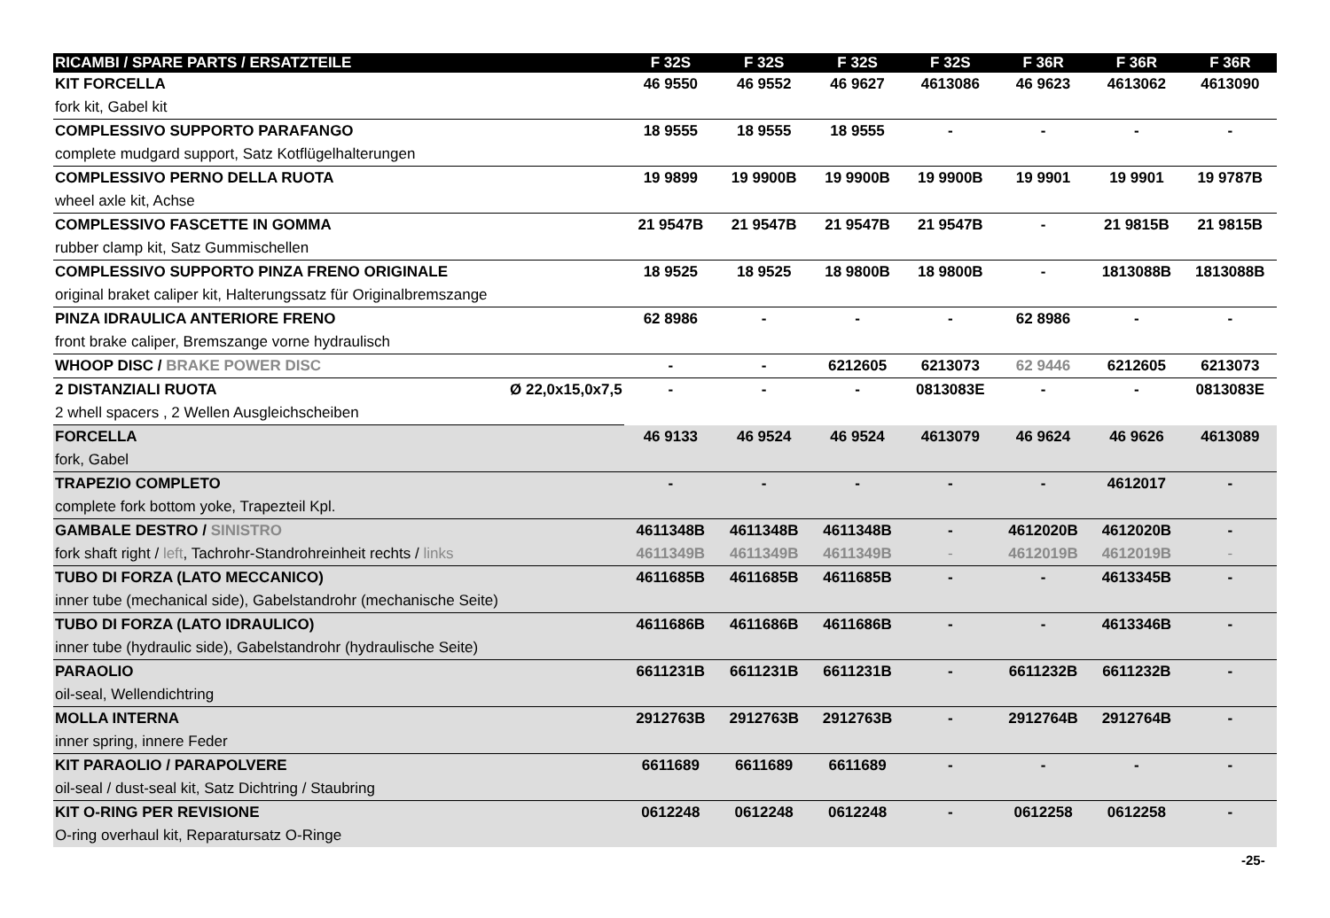| RICAMBI / SPARE PARTS / ERSATZTEILE | | F 32S | F 32S | F 32S | F 32S | F 36R | F 36R | F 36R |
| --- | --- | --- | --- | --- | --- | --- | --- | --- |
| KIT FORCELLA | | 46 9550 | 46 9552 | 46 9627 | 4613086 | 46 9623 | 4613062 | 4613090 |
| fork kit, Gabel kit | | | | | | | | |
| COMPLESSIVO SUPPORTO PARAFANGO | | 18 9555 | 18 9555 | 18 9555 | - | - | - | - |
| complete mudgard support, Satz Kotflügelhalterungen | | | | | | | | |
| COMPLESSIVO PERNO DELLA RUOTA | | 19 9899 | 19 9900B | 19 9900B | 19 9900B | 19 9901 | 19 9901 | 19 9787B |
| wheel axle kit, Achse | | | | | | | | |
| COMPLESSIVO FASCETTE IN GOMMA | | 21 9547B | 21 9547B | 21 9547B | 21 9547B | - | 21 9815B | 21 9815B |
| rubber clamp kit, Satz Gummischellen | | | | | | | | |
| COMPLESSIVO SUPPORTO PINZA FRENO ORIGINALE | | 18 9525 | 18 9525 | 18 9800B | 18 9800B | - | 1813088B | 1813088B |
| original braket caliper kit, Halterungssatz für Originalbremszange | | | | | | | | |
| PINZA IDRAULICA ANTERIORE FRENO | | 62 8986 | - | - | - | 62 8986 | - | - |
| front brake caliper, Bremszange vorne hydraulisch | | | | | | | | |
| WHOOP DISC / BRAKE POWER DISC | | - | - | 6212605 | 6213073 | 62 9446 | 6212605 | 6213073 |
| 2 DISTANZIALI RUOTA | Ø 22,0x15,0x7,5 | - | - | - | 0813083E | - | - | 0813083E |
| 2 whell spacers , 2 Wellen Ausgleichscheiben | | | | | | | | |
| FORCELLA | | 46 9133 | 46 9524 | 46 9524 | 4613079 | 46 9624 | 46 9626 | 4613089 |
| fork, Gabel | | | | | | | | |
| TRAPEZIO COMPLETO | | - | - | - | - | - | 4612017 | - |
| complete fork bottom yoke, Trapezteil Kpl. | | | | | | | | |
| GAMBALE DESTRO / SINISTRO | | 4611348B | 4611348B | 4611348B | - | 4612020B | 4612020B | - |
| fork shaft right / left , Tachrohr-Standrohreinheit rechts / links | | 4611349B | 4611349B | 4611349B | - | 4612019B | 4612019B | - |
| TUBO DI FORZA (LATO MECCANICO) | | 4611685B | 4611685B | 4611685B | - | - | 4613345B | - |
| inner tube (mechanical side), Gabelstandrohr (mechanische Seite) | | | | | | | | |
| TUBO DI FORZA (LATO IDRAULICO) | | 4611686B | 4611686B | 4611686B | - | - | 4613346B | - |
| inner tube (hydraulic side), Gabelstandrohr (hydraulische Seite) | | | | | | | | |
| PARAOLIO | | 6611231B | 6611231B | 6611231B | - | 6611232B | 6611232B | - |
| oil-seal, Wellendichtring | | | | | | | | |
| MOLLA INTERNA | | 2912763B | 2912763B | 2912763B | - | 2912764B | 2912764B | - |
| inner spring, innere Feder | | | | | | | | |
| KIT PARAOLIO / PARAPOLVERE | | 6611689 | 6611689 | 6611689 | - | - | - | - |
| oil-seal / dust-seal kit, Satz Dichtring / Staubring | | | | | | | | |
| KIT O-RING PER REVISIONE | | 0612248 | 0612248 | 0612248 | - | 0612258 | 0612258 | - |
| O-ring overhaul kit, Reparatursatz O-Ringe | | | | | | | | |
-25-